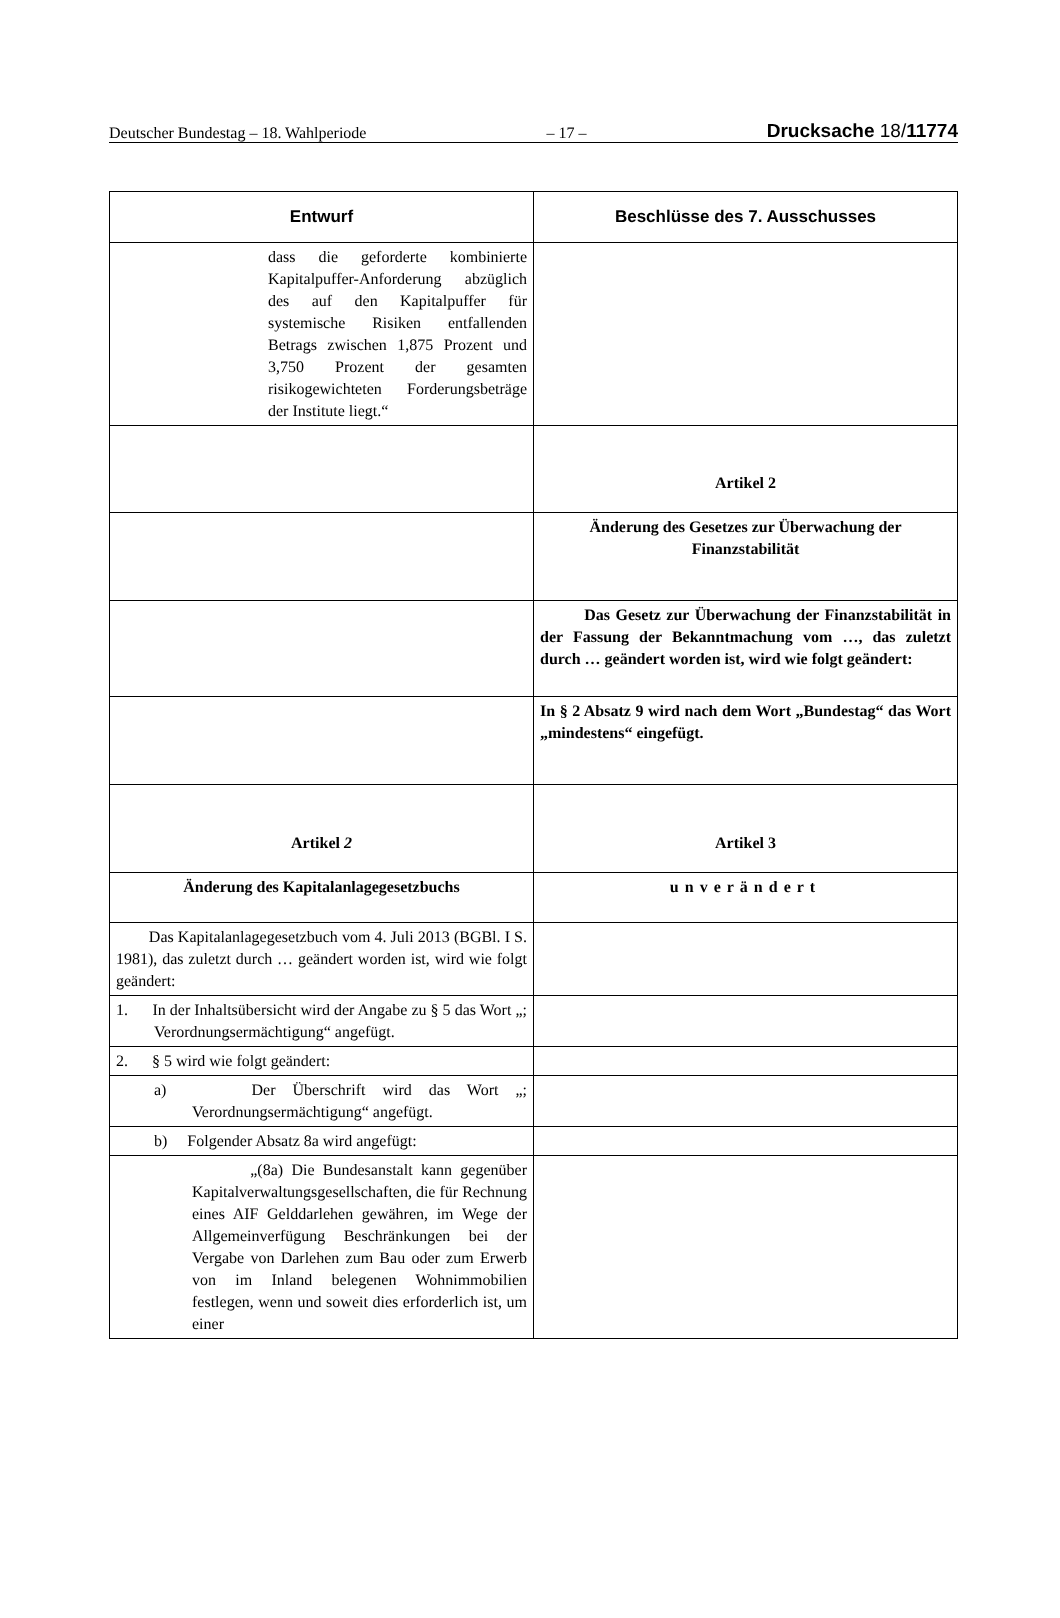Deutscher Bundestag – 18. Wahlperiode – 17 – Drucksache 18/11774
| Entwurf | Beschlüsse des 7. Ausschusses |
| --- | --- |
| dass die geforderte kombinierte Kapitalpuffer-Anforderung abzüglich des auf den Kapitalpuffer für systemische Risiken entfallenden Betrags zwischen 1,875 Prozent und 3,750 Prozent der gesamten risikogewichteten Forderungsbeträge der Institute liegt.“ | |
| | Artikel 2 |
| | Änderung des Gesetzes zur Überwachung der Finanzstabilität |
| | Das Gesetz zur Überwachung der Finanzstabilität in der Fassung der Bekanntmachung vom …, das zuletzt durch … geändert worden ist, wird wie folgt geändert: |
| | In § 2 Absatz 9 wird nach dem Wort „Bundestag“ das Wort „mindestens“ eingefügt. |
| Artikel 2 | Artikel 3 |
| Änderung des Kapitalanlagegesetzbuchs | unverändert |
| Das Kapitalanlagegesetzbuch vom 4. Juli 2013 (BGBl. I S. 1981), das zuletzt durch … geändert worden ist, wird wie folgt geändert: | |
| 1. In der Inhaltsübersicht wird der Angabe zu § 5 das Wort „; Verordnungsermächtigung“ angefügt. | |
| 2. § 5 wird wie folgt geändert: | |
| a) Der Überschrift wird das Wort „; Verordnungsermächtigung“ angefügt. | |
| b) Folgender Absatz 8a wird angefügt: | |
| „(8a) Die Bundesanstalt kann gegenüber Kapitalverwaltungsgesellschaften, die für Rechnung eines AIF Gelddarlehen gewähren, im Wege der Allgemeinverfügung Beschränkungen bei der Vergabe von Darlehen zum Bau oder zum Erwerb von im Inland belegenen Wohnimmobilien festlegen, wenn und soweit dies erforderlich ist, um einer | |